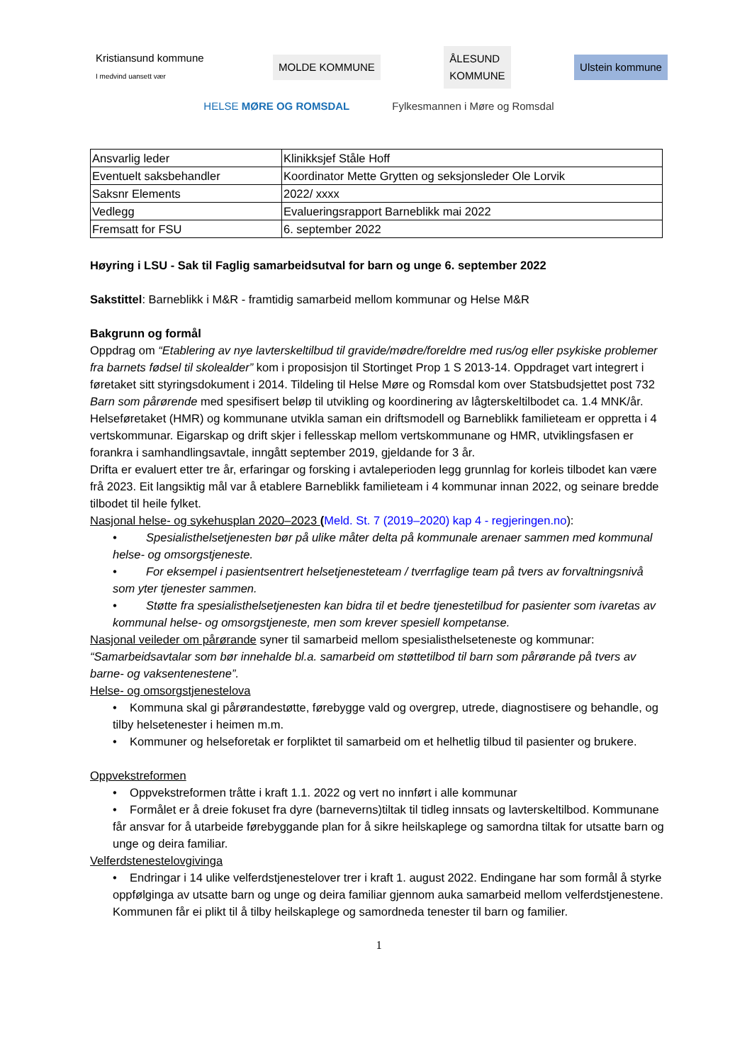Kristiansund kommune
I medvind uansett vær
MOLDE KOMMUNE
ÅLESUND
KOMMUNE
Ulstein kommune
HELSE MØRE OG ROMSDAL Fylkesmannen i Møre og Romsdal
| Ansvarlig leder | Klinikksjef Ståle Hoff |
| Eventuelt saksbehandler | Koordinator Mette Grytten og seksjonsleder Ole Lorvik |
| Saksnr Elements | 2022/ xxxx |
| Vedlegg | Evalueringsrapport Barneblikk mai 2022 |
| Fremsatt for FSU | 6. september 2022 |
Høyring i LSU - Sak til Faglig samarbeidsutval for barn og unge 6. september 2022
Sakstittel: Barneblikk i M&R - framtidig samarbeid mellom kommunar og Helse M&R
Bakgrunn og formål
Oppdrag om “Etablering av nye lavterskeltilbud til gravide/mødre/foreldre med rus/og eller psykiske problemer fra barnets fødsel til skolealder” kom i proposisjon til Stortinget Prop 1 S 2013-14. Oppdraget vart integrert i føretaket sitt styringsdokument i 2014. Tildeling til Helse Møre og Romsdal kom over Statsbudsjettet post 732 Barn som pårørende med spesifisert beløp til utvikling og koordinering av lågterskeltilbodet ca. 1.4 MNK/år.
Helseføretaket (HMR) og kommunane utvikla saman ein driftsmodell og Barneblikk familieteam er oppretta i 4 vertskommunar. Eigarskap og drift skjer i fellesskap mellom vertskommunane og HMR, utviklingsfasen er forankra i samhandlingsavtale, inngått september 2019, gjeldande for 3 år.
Drifta er evaluert etter tre år, erfaringar og forsking i avtaleperioden legg grunnlag for korleis tilbodet kan være frå 2023. Eit langsiktig mål var å etablere Barneblikk familieteam i 4 kommunar innan 2022, og seinare bredde tilbodet til heile fylket.
Nasjonal helse- og sykehusplan 2020–2023 (Meld. St. 7 (2019–2020) kap 4 - regjeringen.no):
• Spesialisthelsetjenesten bør på ulike måter delta på kommunale arenaer sammen med kommunal helse- og omsorgstjeneste.
• For eksempel i pasientsentrert helsetjenesteteam / tverrfaglige team på tvers av forvaltningsnivå som yter tjenester sammen.
• Støtte fra spesialisthelsetjenesten kan bidra til et bedre tjenestetilbud for pasienter som ivaretas av kommunal helse- og omsorgstjeneste, men som krever spesiell kompetanse.
Nasjonal veileder om pårørande syner til samarbeid mellom spesialisthelseteneste og kommunar: “Samarbeidsavtalar som bør innehalde bl.a. samarbeid om støttetilbod til barn som pårørande på tvers av barne- og vaksentenestene”.
Helse- og omsorgstjenestelova
• Kommuna skal gi pårørandestøtte, førebygge vald og overgrep, utrede, diagnostisere og behandle, og tilby helsetenester i heimen m.m.
• Kommuner og helseforetak er forpliktet til samarbeid om et helhetlig tilbud til pasienter og brukere.
Oppvekstreformen
• Oppvekstreformen tråtte i kraft 1.1. 2022 og vert no innført i alle kommunar
• Formålet er å dreie fokuset fra dyre (barneverns)tiltak til tidleg innsats og lavterskeltilbod. Kommunane får ansvar for å utarbeide førebyggande plan for å sikre heilskaplege og samordna tiltak for utsatte barn og unge og deira familiar.
Velferdstenestelovgivinga
• Endringar i 14 ulike velferdstjenestelover trer i kraft 1. august 2022. Endingane har som formål å styrke oppfølginga av utsatte barn og unge og deira familiar gjennom auka samarbeid mellom velferdstjenestene. Kommunen får ei plikt til å tilby heilskaplege og samordneda tenester til barn og familier.
1